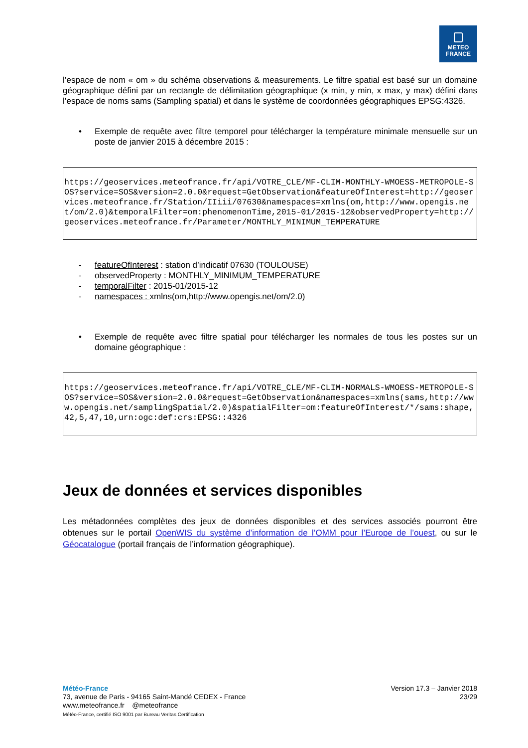METEO
FRANCE
l’espace de nom « om » du schéma observations & measurements. Le filtre spatial est basé sur un domaine géographique défini par un rectangle de délimitation géographique (x min, y min, x max, y max) défini dans l’espace de noms sams (Sampling spatial) et dans le système de coordonnées géographiques EPSG:4326.
• Exemple de requête avec filtre temporel pour télécharger la température minimale mensuelle sur un poste de janvier 2015 à décembre 2015 :
https://geoservices.meteofrance.fr/api/VOTRE_CLE/MF-CLIM-MONTHLY-WMOESS-METROPOLE-SOS?service=SOS&version=2.0.0&request=GetObservation&featureOfInterest=http://geoservices.meteofrance.fr/Station/IIiii/07630&namespaces=xmlns(om,http://www.opengis.net/om/2.0)&temporalFilter=om:phenomenonTime,2015-01/2015-12&observedProperty=http://geoservices.meteofrance.fr/Parameter/MONTHLY_MINIMUM_TEMPERATURE
- featureOfInterest : station d’indicatif 07630 (TOULOUSE)
- observedProperty : MONTHLY_MINIMUM_TEMPERATURE
- temporalFilter : 2015-01/2015-12
- namespaces : xmlns(om,http://www.opengis.net/om/2.0)
• Exemple de requête avec filtre spatial pour télécharger les normales de tous les postes sur un domaine géographique :
https://geoservices.meteofrance.fr/api/VOTRE_CLE/MF-CLIM-NORMALS-WMOESS-METROPOLE-SOS?service=SOS&version=2.0.0&request=GetObservation&namespaces=xmlns(sams,http://www.opengis.net/samplingSpatial/2.0)&spatialFilter=om:featureOfInterest/*/sams:shape,42,5,47,10,urn:ogc:def:crs:EPSG::4326
Jeux de données et services disponibles
Les métadonnées complètes des jeux de données disponibles et des services associés pourront être obtenues sur le portail OpenWIS du système d’information de l’OMM pour l’Europe de l’ouest, ou sur le Géocatalogue (portail français de l’information géographique).
Météo-France
73, avenue de Paris - 94165 Saint-Mandé CEDEX - France
www.meteofrance.fr @meteofrance
Météo-France, certifié ISO 9001 par Bureau Veritas Certification
Version 17.3 – Janvier 2018
23/29